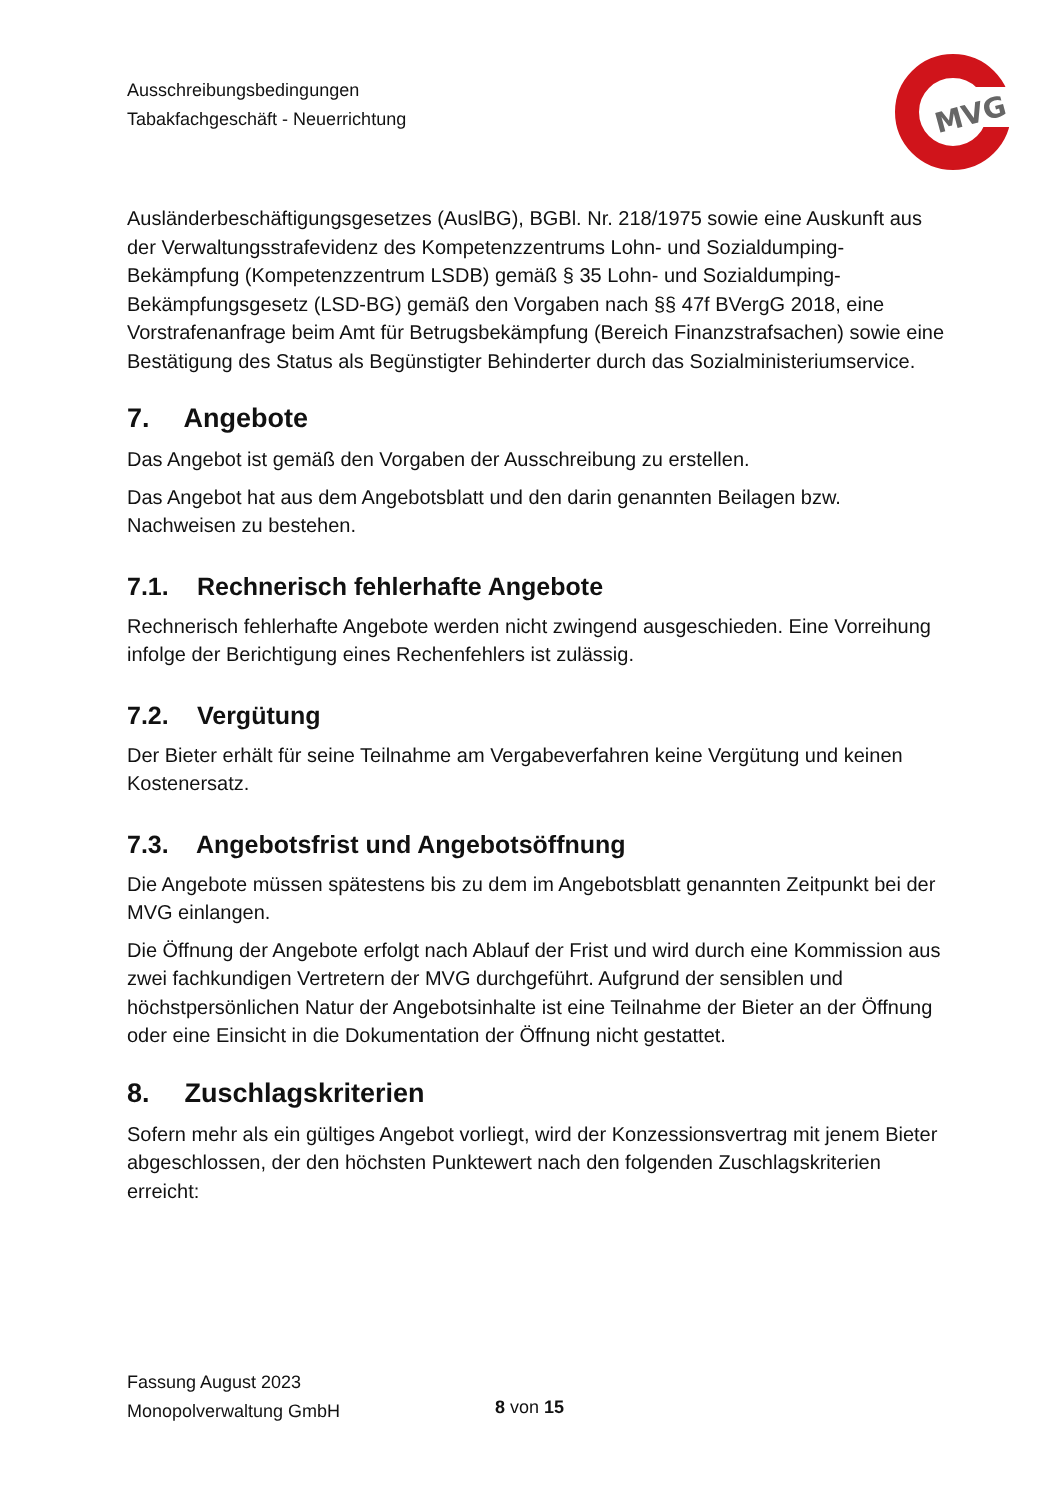Ausschreibungsbedingungen
Tabakfachgeschäft - Neuerrichtung
MVG
Ausländerbeschäftigungsgesetzes (AuslBG), BGBl. Nr. 218/1975 sowie eine Auskunft aus der Verwaltungsstrafevidenz des Kompetenzzentrums Lohn- und Sozialdumping-Bekämpfung (Kompetenzzentrum LSDB) gemäß § 35 Lohn- und Sozialdumping-Bekämpfungsgesetz (LSD-BG) gemäß den Vorgaben nach §§ 47f BVergG 2018, eine Vorstrafenanfrage beim Amt für Betrugsbekämpfung (Bereich Finanzstrafsachen) sowie eine Bestätigung des Status als Begünstigter Behinderter durch das Sozialministeriumservice.
7. Angebote
Das Angebot ist gemäß den Vorgaben der Ausschreibung zu erstellen.
Das Angebot hat aus dem Angebotsblatt und den darin genannten Beilagen bzw. Nachweisen zu bestehen.
7.1. Rechnerisch fehlerhafte Angebote
Rechnerisch fehlerhafte Angebote werden nicht zwingend ausgeschieden. Eine Vorreihung infolge der Berichtigung eines Rechenfehlers ist zulässig.
7.2. Vergütung
Der Bieter erhält für seine Teilnahme am Vergabeverfahren keine Vergütung und keinen Kostenersatz.
7.3. Angebotsfrist und Angebotsöffnung
Die Angebote müssen spätestens bis zu dem im Angebotsblatt genannten Zeitpunkt bei der MVG einlangen.
Die Öffnung der Angebote erfolgt nach Ablauf der Frist und wird durch eine Kommission aus zwei fachkundigen Vertretern der MVG durchgeführt. Aufgrund der sensiblen und höchstpersönlichen Natur der Angebotsinhalte ist eine Teilnahme der Bieter an der Öffnung oder eine Einsicht in die Dokumentation der Öffnung nicht gestattet.
8. Zuschlagskriterien
Sofern mehr als ein gültiges Angebot vorliegt, wird der Konzessionsvertrag mit jenem Bieter abgeschlossen, der den höchsten Punktewert nach den folgenden Zuschlagskriterien erreicht:
Fassung August 2023
Monopolverwaltung GmbH
8 von 15